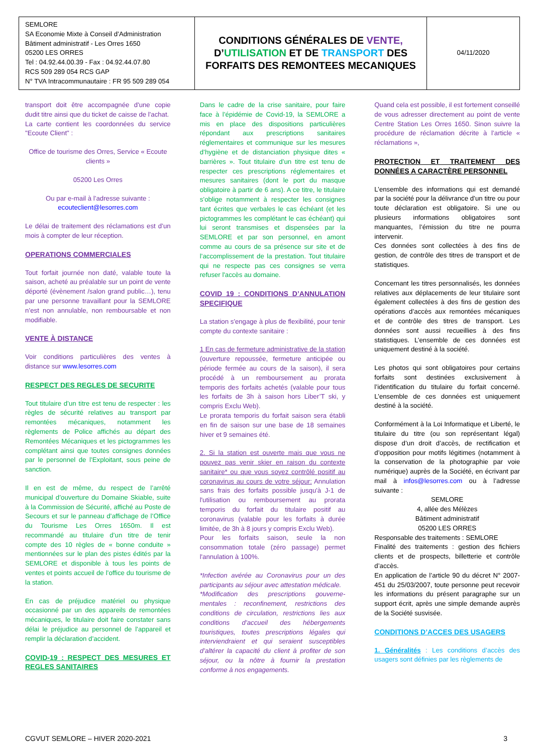| SEMLORE SA Economie Mixte à Conseil d’Administration Bâtiment administratif - Les Orres 1650 05200 LES ORRES Tel : 04.92.44.00.39 - Fax : 04.92.44.07.80 RCS 509 289 054 RCS GAP N° TVA Intracommunautaire : FR 95 509 289 054 | CONDITIONS GÉNÉRALES DE VENTE, D’ UTILISATION ET DE TRANSPORT DES FORFAITS DES REMONTEES MECANIQUES | 04/11/2020 |
transport doit être accompagnée d'une copie dudit titre ainsi que du ticket de caisse de l'achat.
La carte contient les coordonnées du service "Ecoute Client" :
Office de tourisme des Orres, Service « Ecoute clients »
05200 Les Orres
Ou par e-mail à l’adresse suivante :
ecouteclient@lesorres.com
Le délai de traitement des réclamations est d’un mois à compter de leur réception.
OPERATIONS COMMERCIALES
Tout forfait journée non daté, valable toute la saison, acheté au préalable sur un point de vente déporté (évènement /salon grand public…), tenu par une personne travaillant pour la SEMLORE n’est non annulable, non remboursable et non modifiable.
VENTE À DISTANCE
Voir conditions particulières des ventes à distance sur www.lesorres.com
RESPECT DES REGLES DE SECURITE
Tout titulaire d’un titre est tenu de respecter : les règles de sécurité relatives au transport par remontées mécaniques, notamment les règlements de Police affichés au départ des Remontées Mécaniques et les pictogrammes les complétant ainsi que toutes consignes données par le personnel de l’Exploitant, sous peine de sanction.
Il en est de même, du respect de l’arrêté municipal d’ouverture du Domaine Skiable, suite à la Commission de Sécurité, affiché au Poste de Secours et sur le panneau d’affichage de l’Office du Tourisme Les Orres 1650m. Il est recommandé au titulaire d’un titre de tenir compte des 10 règles de « bonne conduite » mentionnées sur le plan des pistes édités par la SEMLORE et disponible à tous les points de ventes et points accueil de l’office du tourisme de la station.
En cas de préjudice matériel ou physique occasionné par un des appareils de remontées mécaniques, le titulaire doit faire constater sans délai le préjudice au personnel de l’appareil et remplir la déclaration d’accident.
COVID-19 : RESPECT DES MESURES ET REGLES SANITAIRES
Dans le cadre de la crise sanitaire, pour faire face à l’épidémie de Covid-19, la SEMLORE a mis en place des dispositions particulières répondant aux prescriptions sanitaires réglementaires et communique sur les mesures d’hygiène et de distanciation physique dites « barrières ». Tout titulaire d’un titre est tenu de respecter ces prescriptions réglementaires et mesures sanitaires (dont le port du masque obligatoire à partir de 6 ans). A ce titre, le titulaire s’oblige notamment à respecter les consignes tant écrites que verbales le cas échéant (et les pictogrammes les complétant le cas échéant) qui lui seront transmises et dispensées par la SEMLORE et par son personnel, en amont comme au cours de sa présence sur site et de l’accomplissement de la prestation. Tout titulaire qui ne respecte pas ces consignes se verra refuser l'accès au domaine.
COVID 19 : CONDITIONS D’ANNULATION SPECIFIQUE
La station s'engage à plus de flexibilité, pour tenir compte du contexte sanitaire :
1 En cas de fermeture administrative de la station (ouverture repoussée, fermeture anticipée ou période fermée au cours de la saison), il sera procédé à un remboursement au prorata temporis des forfaits achetés (valable pour tous les forfaits de 3h à saison hors Liber’T ski, y compris Exclu Web).
Le prorata temporis du forfait saison sera établi en fin de saison sur une base de 18 semaines hiver et 9 semaines été.
2. Si la station est ouverte mais que vous ne pouvez pas venir skier en raison du contexte sanitaire* ou que vous soyez contrôlé positif au coronavirus au cours de votre séjour: Annulation sans frais des forfaits possible jusqu'à J-1 de l'utilisation ou remboursement au prorata temporis du forfait du titulaire positif au coronavirus (valable pour les forfaits à durée limitée, de 3h à 8 jours y compris Exclu Web).
Pour les forfaits saison, seule la non consommation totale (zéro passage) permet l'annulation à 100%.
*Infection avérée au Coronavirus pour un des participants au séjour avec attestation médicale.
*Modification des prescriptions gouverne-mentales : reconfinement, restrictions des conditions de circulation, restrictions lies aux conditions d’accueil des hébergements touristiques, toutes prescriptions légales qui interviendraient et qui seraient susceptibles d’altérer la capacité du client à profiter de son séjour, ou la nôtre à fournir la prestation conforme à nos engagements.
Quand cela est possible, il est fortement conseillé de vous adresser directement au point de vente Centre Station Les Orres 1650. Sinon suivre la procédure de réclamation décrite à l’article « réclamations »,
PROTECTION ET TRAITEMENT DES DONNÉES A CARACTÈRE PERSONNEL
L’ensemble des informations qui est demandé par la société pour la délivrance d’un titre ou pour toute déclaration est obligatoire. Si une ou plusieurs informations obligatoires sont manquantes, l’émission du titre ne pourra intervenir.
Ces données sont collectées à des fins de gestion, de contrôle des titres de transport et de statistiques.
Concernant les titres personnalisés, les données relatives aux déplacements de leur titulaire sont également collectées à des fins de gestion des opérations d’accès aux remontées mécaniques et de contrôle des titres de transport. Les données sont aussi recueillies à des fins statistiques. L’ensemble de ces données est uniquement destiné à la société.
Les photos qui sont obligatoires pour certains forfaits sont destinées exclusivement à l’identification du titulaire du forfait concerné. L’ensemble de ces données est uniquement destiné à la société.
Conformément à la Loi Informatique et Liberté, le titulaire du titre (ou son représentant légal) dispose d’un droit d’accès, de rectification et d’opposition pour motifs légitimes (notamment à la conservation de la photographie par voie numérique) auprès de la Société, en écrivant par mail à infos@lesorres.com ou à l’adresse suivante :
SEMLORE
4, allée des Mélèzes
Bâtiment administratif
05200 LES ORRES
Responsable des traitements : SEMLORE
Finalité des traitements : gestion des fichiers clients et de prospects, billetterie et contrôle d’accès.
En application de l’article 90 du décret N° 2007-451 du 25/03/2007, toute personne peut recevoir les informations du présent paragraphe sur un support écrit, après une simple demande auprès de la Société susvisée.
CONDITIONS D’ACCES DES USAGERS
1. Généralités : Les conditions d’accès des usagers sont définies par les règlements de
CGVUT SEMLORE – HIVER 2020-2021 3